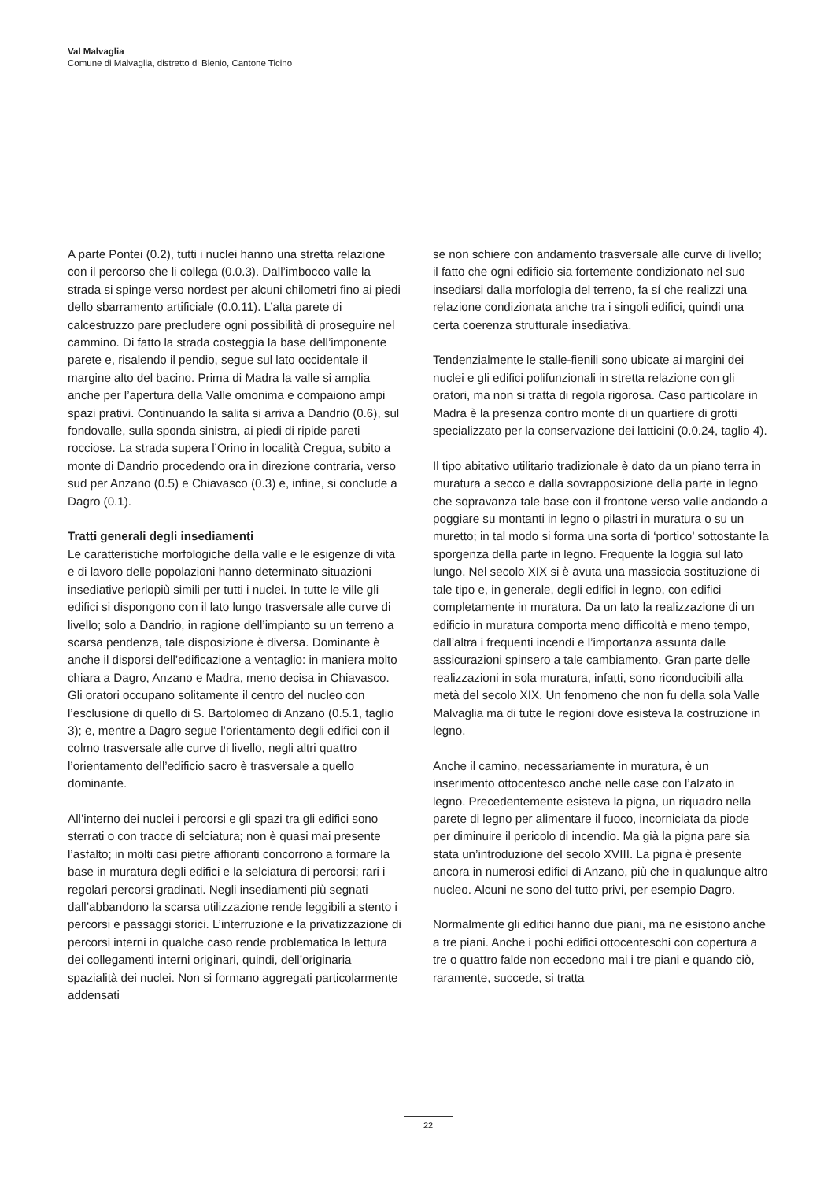Val Malvaglia
Comune di Malvaglia, distretto di Blenio, Cantone Ticino
A parte Pontei (0.2), tutti i nuclei hanno una stretta relazione con il percorso che li collega (0.0.3). Dall’imbocco valle la strada si spinge verso nordest per alcuni chilometri fino ai piedi dello sbarramento artificiale (0.0.11). L’alta parete di calcestruzzo pare precludere ogni possibilità di proseguire nel cammino. Di fatto la strada costeggia la base dell’imponente parete e, risalendo il pendio, segue sul lato occidentale il margine alto del bacino. Prima di Madra la valle si amplia anche per l’apertura della Valle omonima e compaiono ampi spazi prativi. Continuando la salita si arriva a Dandrio (0.6), sul fondovalle, sulla sponda sinistra, ai piedi di ripide pareti rocciose. La strada supera l’Orino in località Cregua, subito a monte di Dandrio procedendo ora in direzione contraria, verso sud per Anzano (0.5) e Chiavasco (0.3) e, infine, si conclude a Dagro (0.1).
Tratti generali degli insediamenti
Le caratteristiche morfologiche della valle e le esigenze di vita e di lavoro delle popolazioni hanno determinato situazioni insediative perlopiù simili per tutti i nuclei. In tutte le ville gli edifici si dispongono con il lato lungo trasversale alle curve di livello; solo a Dandrio, in ragione dell’impianto su un terreno a scarsa pendenza, tale disposizione è diversa. Dominante è anche il disporsi dell’edificazione a ventaglio: in maniera molto chiara a Dagro, Anzano e Madra, meno decisa in Chiavasco. Gli oratori occupano solitamente il centro del nucleo con l’esclusione di quello di S. Bartolomeo di Anzano (0.5.1, taglio 3); e, mentre a Dagro segue l’orientamento degli edifici con il colmo trasversale alle curve di livello, negli altri quattro l’orientamento dell’edificio sacro è trasversale a quello dominante.
All’interno dei nuclei i percorsi e gli spazi tra gli edifici sono sterrati o con tracce di selciatura; non è quasi mai presente l’asfalto; in molti casi pietre affioranti concorrono a formare la base in muratura degli edifici e la selciatura di percorsi; rari i regolari percorsi gradinati. Negli insediamenti più segnati dall’abbandono la scarsa utilizzazione rende leggibili a stento i percorsi e passaggi storici. L’interruzione e la privatizzazione di percorsi interni in qualche caso rende problematica la lettura dei collegamenti interni originari, quindi, dell’originaria spazialità dei nuclei. Non si formano aggregati particolarmente addensati
se non schiere con andamento trasversale alle curve di livello; il fatto che ogni edificio sia fortemente condizionato nel suo insediarsi dalla morfologia del terreno, fa sí che realizzi una relazione condizionata anche tra i singoli edifici, quindi una certa coerenza strutturale insediativa.
Tendenzialmente le stalle-fienili sono ubicate ai margini dei nuclei e gli edifici polifunzionali in stretta relazione con gli oratori, ma non si tratta di regola rigorosa. Caso particolare in Madra è la presenza contro monte di un quartiere di grotti specializzato per la conservazione dei latticini (0.0.24, taglio 4).
Il tipo abitativo utilitario tradizionale è dato da un piano terra in muratura a secco e dalla sovrapposizione della parte in legno che sopravanza tale base con il frontone verso valle andando a poggiare su montanti in legno o pilastri in muratura o su un muretto; in tal modo si forma una sorta di ‘portico’ sottostante la sporgenza della parte in legno. Frequente la loggia sul lato lungo. Nel secolo XIX si è avuta una massiccia sostituzione di tale tipo e, in generale, degli edifici in legno, con edifici completamente in muratura. Da un lato la realizzazione di un edificio in muratura comporta meno difficoltà e meno tempo, dall’altra i frequenti incendi e l’importanza assunta dalle assicurazioni spinsero a tale cambiamento. Gran parte delle realizzazioni in sola muratura, infatti, sono riconducibili alla metà del secolo XIX. Un fenomeno che non fu della sola Valle Malvaglia ma di tutte le regioni dove esisteva la costruzione in legno.
Anche il camino, necessariamente in muratura, è un inserimento ottocentesco anche nelle case con l’alzato in legno. Precedentemente esisteva la pigna, un riquadro nella parete di legno per alimentare il fuoco, incorniciata da piode per diminuire il pericolo di incendio. Ma già la pigna pare sia stata un’introduzione del secolo XVIII. La pigna è presente ancora in numerosi edifici di Anzano, più che in qualunque altro nucleo. Alcuni ne sono del tutto privi, per esempio Dagro.
Normalmente gli edifici hanno due piani, ma ne esistono anche a tre piani. Anche i pochi edifici ottocenteschi con copertura a tre o quattro falde non eccedono mai i tre piani e quando ciò, raramente, succede, si tratta
22